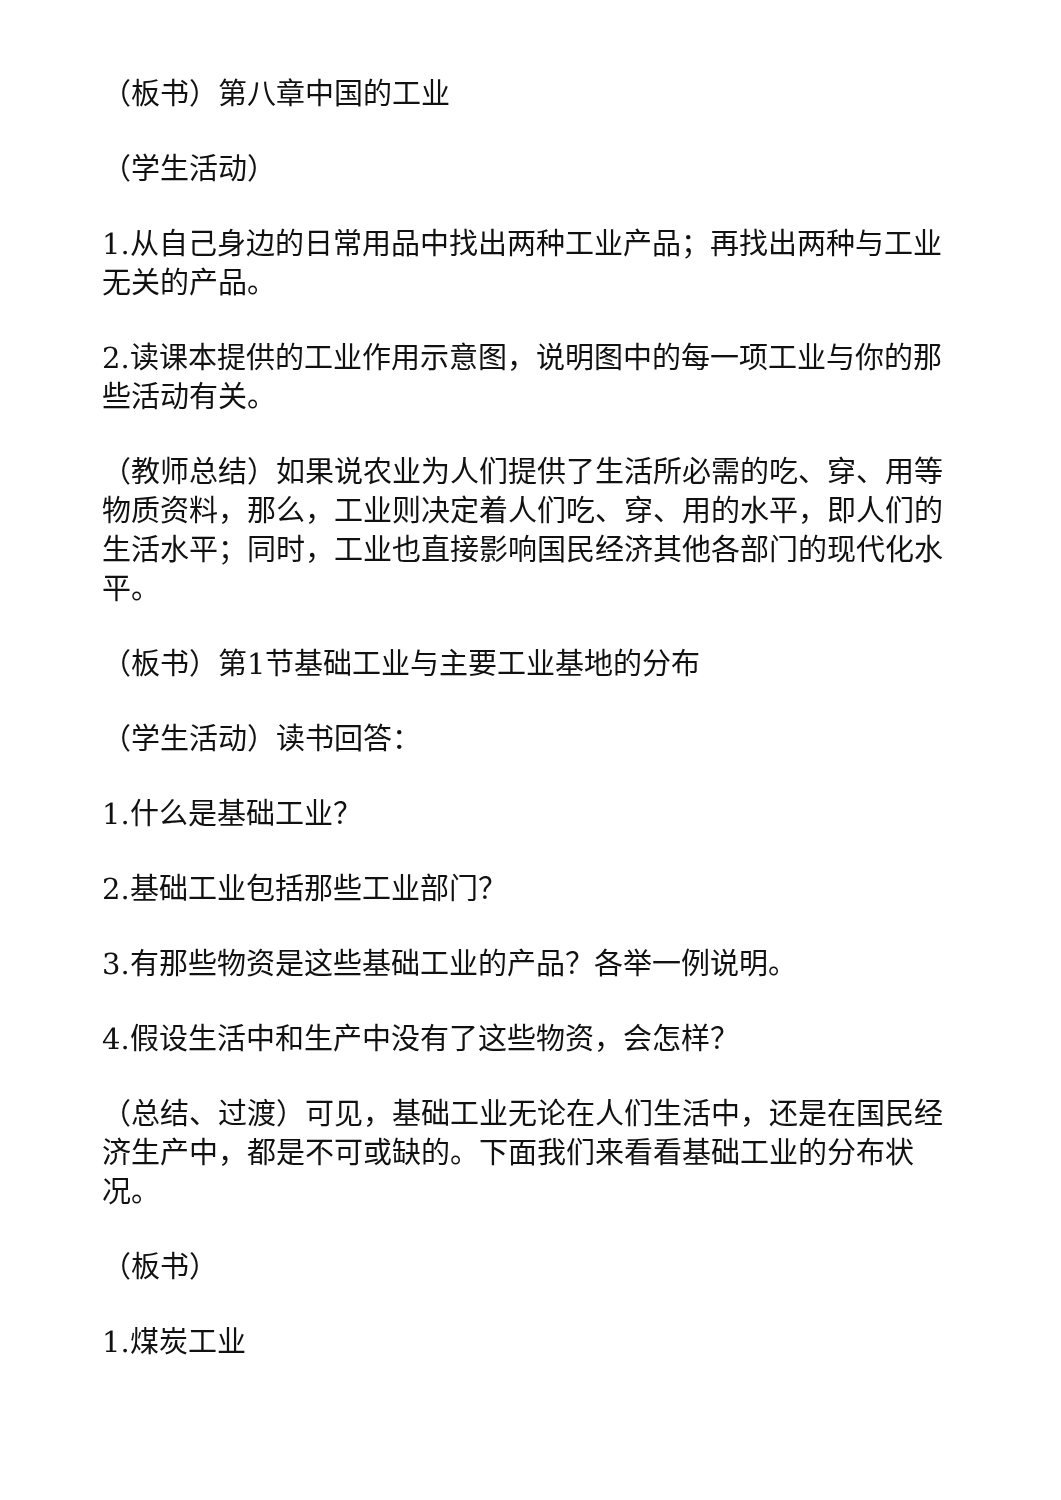（板书）第八章中国的工业
（学生活动）
1.从自己身边的日常用品中找出两种工业产品；再找出两种与工业无关的产品。
2.读课本提供的工业作用示意图，说明图中的每一项工业与你的那些活动有关。
（教师总结）如果说农业为人们提供了生活所必需的吃、穿、用等物质资料，那么，工业则决定着人们吃、穿、用的水平，即人们的生活水平；同时，工业也直接影响国民经济其他各部门的现代化水平。
（板书）第1节基础工业与主要工业基地的分布
（学生活动）读书回答：
1.什么是基础工业？
2.基础工业包括那些工业部门？
3.有那些物资是这些基础工业的产品？各举一例说明。
4.假设生活中和生产中没有了这些物资，会怎样？
（总结、过渡）可见，基础工业无论在人们生活中，还是在国民经济生产中，都是不可或缺的。下面我们来看看基础工业的分布状况。
（板书）
1.煤炭工业